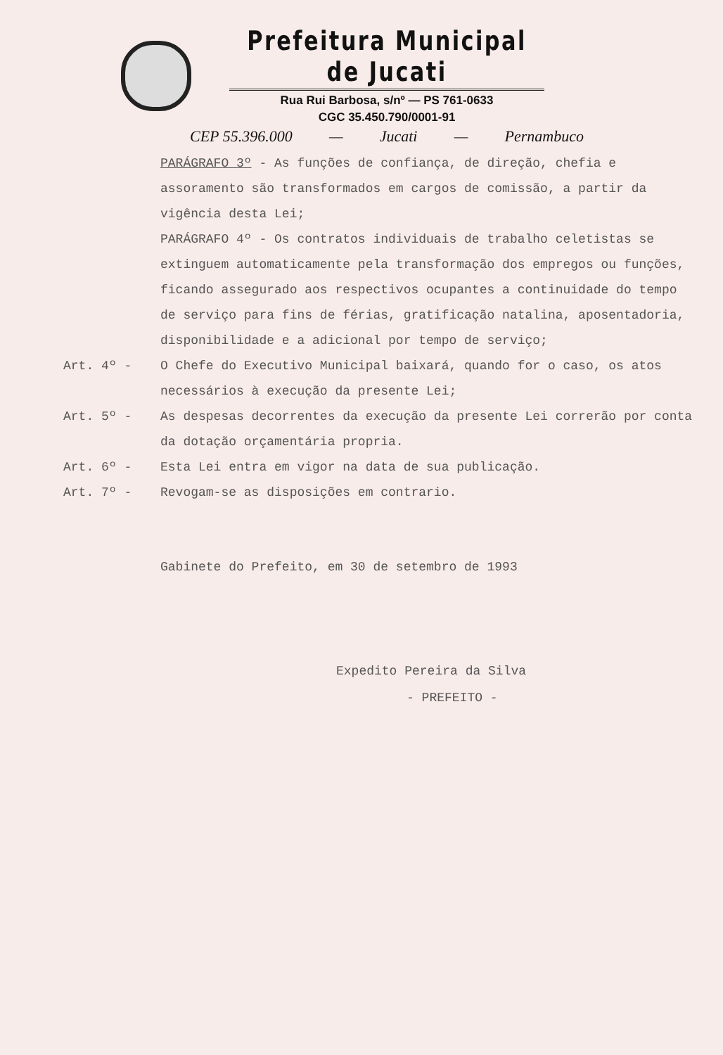Prefeitura Municipal de Jucati
Rua Rui Barbosa, s/nº — PS 761-0633
CGC 35.450.790/0001-91
CEP 55.396.000 — Jucati — Pernambuco
PARÁGRAFO 3º - As funções de confiança, de direção, chefia e assoramento são transformados em cargos de comissão, a partir da vigência desta Lei;
PARÁGRAFO 4º - Os contratos individuais de trabalho celetistas se extinguem automaticamente pela transformação dos empregos ou funções, ficando assegurado aos respectivos ocupantes a continuidade do tempo de serviço para fins de férias, gratificação natalina, aposentadoria, disponibilidade e a adicional por tempo de serviço;
Art. 4º - O Chefe do Executivo Municipal baixará, quando for o caso, os atos necessários à execução da presente Lei;
Art. 5º - As despesas decorrentes da execução da presente Lei correrão por conta da dotação orçamentária propria.
Art. 6º - Esta Lei entra em vigor na data de sua publicação.
Art. 7º - Revogam-se as disposições em contrario.
Gabinete do Prefeito, em 30 de setembro de 1993
Expedito Pereira da Silva
- PREFEITO -